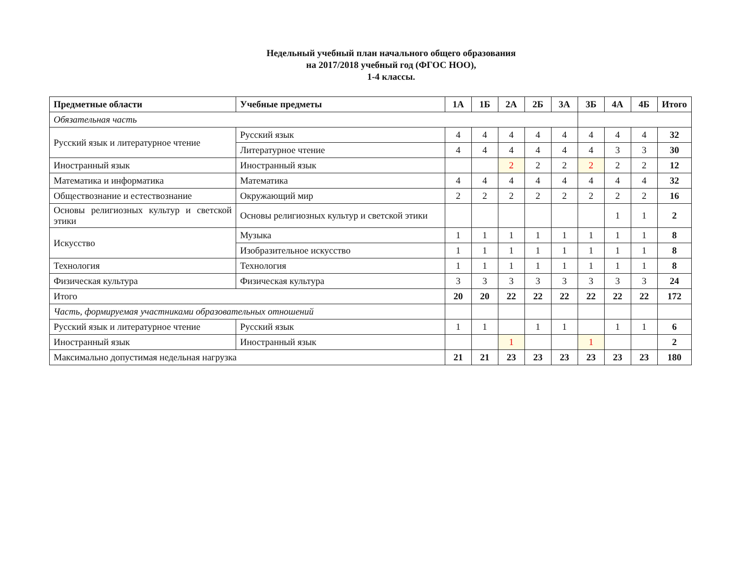Недельный учебный план начального общего образования
на 2017/2018 учебный год (ФГОС НОО),
1-4 классы.
| Предметные области | Учебные предметы | 1А | 1Б | 2А | 2Б | 3А | 3Б | 4А | 4Б | Итого |
| --- | --- | --- | --- | --- | --- | --- | --- | --- | --- | --- |
| Обязательная часть | | | | | | | | | | |
| Русский язык и литературное чтение | Русский язык | 4 | 4 | 4 | 4 | 4 | 4 | 4 | 4 | 32 |
| | Литературное чтение | 4 | 4 | 4 | 4 | 4 | 4 | 3 | 3 | 30 |
| Иностранный язык | Иностранный язык | | | 2 | 2 | 2 | 2 | 2 | 2 | 12 |
| Математика и информатика | Математика | 4 | 4 | 4 | 4 | 4 | 4 | 4 | 4 | 32 |
| Обществознание и естествознание | Окружающий мир | 2 | 2 | 2 | 2 | 2 | 2 | 2 | 2 | 16 |
| Основы религиозных культур и светской этики | Основы религиозных культур и светской этики | | | | | | | 1 | 1 | 2 |
| Искусство | Музыка | 1 | 1 | 1 | 1 | 1 | 1 | 1 | 1 | 8 |
| | Изобразительное искусство | 1 | 1 | 1 | 1 | 1 | 1 | 1 | 1 | 8 |
| Технология | Технология | 1 | 1 | 1 | 1 | 1 | 1 | 1 | 1 | 8 |
| Физическая культура | Физическая культура | 3 | 3 | 3 | 3 | 3 | 3 | 3 | 3 | 24 |
| Итого | | 20 | 20 | 22 | 22 | 22 | 22 | 22 | 22 | 172 |
| Часть, формируемая участниками образовательных отношений | | | | | | | | | | |
| Русский язык и литературное чтение | Русский язык | 1 | 1 | | 1 | 1 | | 1 | 1 | 6 |
| Иностранный язык | Иностранный язык | | | 1 | | | 1 | | | 2 |
| Максимально допустимая недельная нагрузка | | 21 | 21 | 23 | 23 | 23 | 23 | 23 | 23 | 180 |